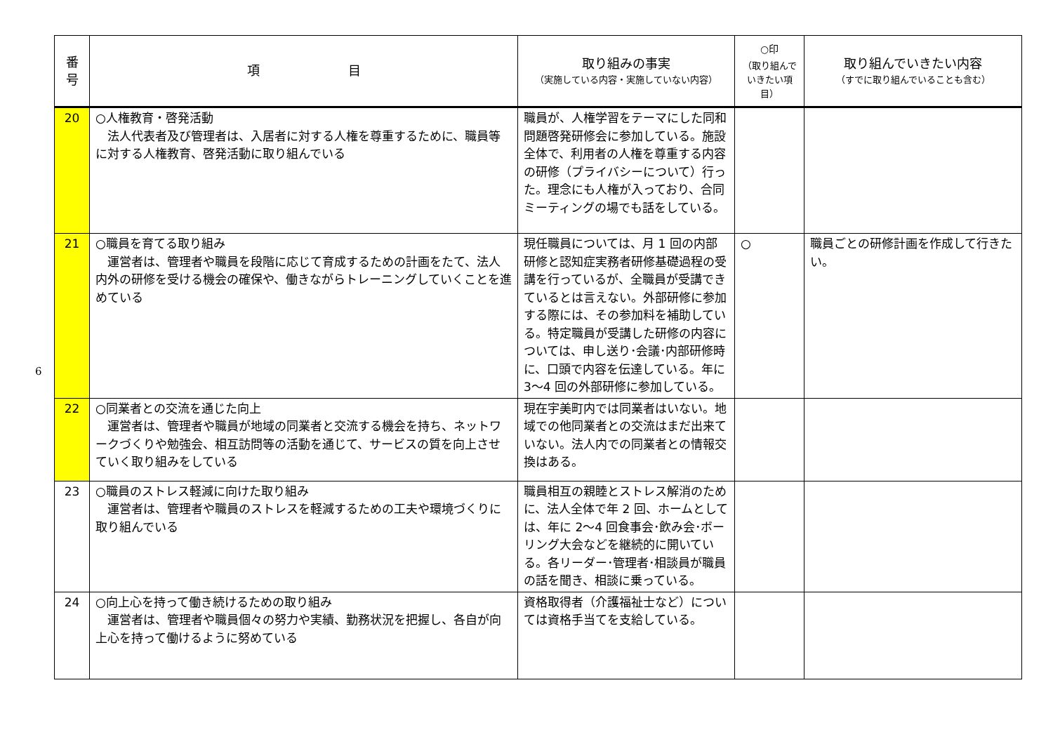6
| 番 号 | 項 目 | 取り組みの事実 （実施している内容・実施していない内容） | ○印 （取り組んで いきたい項目） | 取り組んでいきたい内容 （すでに取り組んでいることも含む） |
| --- | --- | --- | --- | --- |
| 20 | ○人権教育・啓発活動 法人代表者及び管理者は、入居者に対する人権を尊重するために、職員等に対する人権教育、啓発活動に取り組んでいる | 職員が、人権学習をテーマにした同和問題啓発研修会に参加している。施設全体で、利用者の人権を尊重する内容の研修（プライバシーについて）行った。理念にも人権が入っており、合同ミーティングの場でも話をしている。 | | |
| 21 | ○職員を育てる取り組み 運営者は、管理者や職員を段階に応じて育成するための計画をたて、法人内外の研修を受ける機会の確保や、働きながらトレーニングしていくことを進めている | 現任職員については、月 1 回の内部研修と認知症実務者研修基礎過程の受講を行っているが、全職員が受講できているとは言えない。外部研修に参加する際には、その参加料を補助している。特定職員が受講した研修の内容については、申し送り･会議･内部研修時に、口頭で内容を伝達している。年に 3〜4 回の外部研修に参加している。 | ○ | 職員ごとの研修計画を作成して行きたい。 |
| 22 | ○同業者との交流を通じた向上 運営者は、管理者や職員が地域の同業者と交流する機会を持ち、ネットワークづくりや勉強会、相互訪問等の活動を通じて、サービスの質を向上させていく取り組みをしている | 現在宇美町内では同業者はいない。地域での他同業者との交流はまだ出来ていない。法人内での同業者との情報交換はある。 | | |
| 23 | ○職員のストレス軽減に向けた取り組み 運営者は、管理者や職員のストレスを軽減するための工夫や環境づくりに取り組んでいる | 職員相互の親睦とストレス解消のために、法人全体で年 2 回、ホームとしては、年に 2〜4 回食事会･飲み会･ボーリング大会などを継続的に開いている。各リーダー･管理者･相談員が職員の話を聞き、相談に乗っている。 | | |
| 24 | ○向上心を持って働き続けるための取り組み 運営者は、管理者や職員個々の努力や実績、勤務状況を把握し、各自が向上心を持って働けるように努めている | 資格取得者（介護福祉士など）については資格手当てを支給している。 | | |